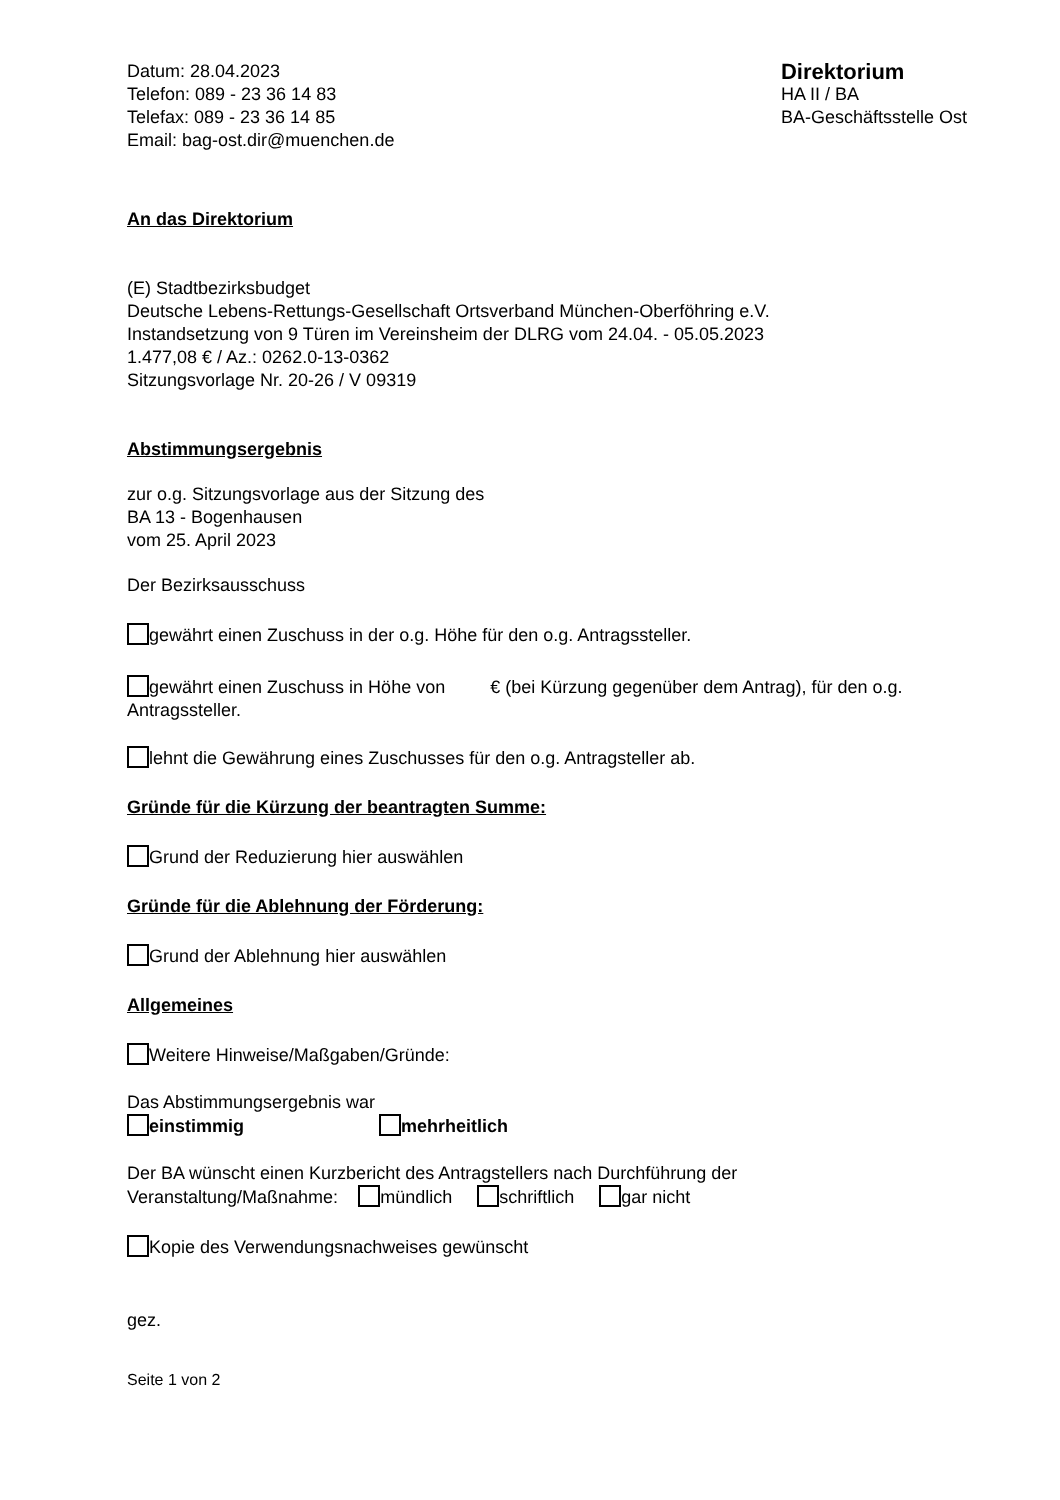Datum: 28.04.2023
Telefon: 089 - 23 36 14 83
Telefax: 089 - 23 36 14 85
Email: bag-ost.dir@muenchen.de
Direktorium
HA II / BA
BA-Geschäftsstelle Ost
An das Direktorium
(E) Stadtbezirksbudget
Deutsche Lebens-Rettungs-Gesellschaft Ortsverband München-Oberföhring e.V.
Instandsetzung von 9 Türen im Vereinsheim der DLRG vom 24.04. - 05.05.2023
1.477,08 € / Az.: 0262.0-13-0362
Sitzungsvorlage Nr. 20-26 / V 09319
Abstimmungsergebnis
zur o.g. Sitzungsvorlage aus der Sitzung des
BA 13 - Bogenhausen
vom 25. April 2023
Der Bezirksausschuss
gewährt einen Zuschuss in der o.g. Höhe für den o.g. Antragssteller.
gewährt einen Zuschuss in Höhe von € (bei Kürzung gegenüber dem Antrag), für den o.g. Antragssteller.
lehnt die Gewährung eines Zuschusses für den o.g. Antragsteller ab.
Gründe für die Kürzung der beantragten Summe:
Grund der Reduzierung hier auswählen
Gründe für die Ablehnung der Förderung:
Grund der Ablehnung hier auswählen
Allgemeines
Weitere Hinweise/Maßgaben/Gründe:
Das Abstimmungsergebnis war
einstimmig mehrheitlich
Der BA wünscht einen Kurzbericht des Antragstellers nach Durchführung der
Veranstaltung/Maßnahme: mündlich schriftlich gar nicht
Kopie des Verwendungsnachweises gewünscht
gez.
Seite 1 von 2